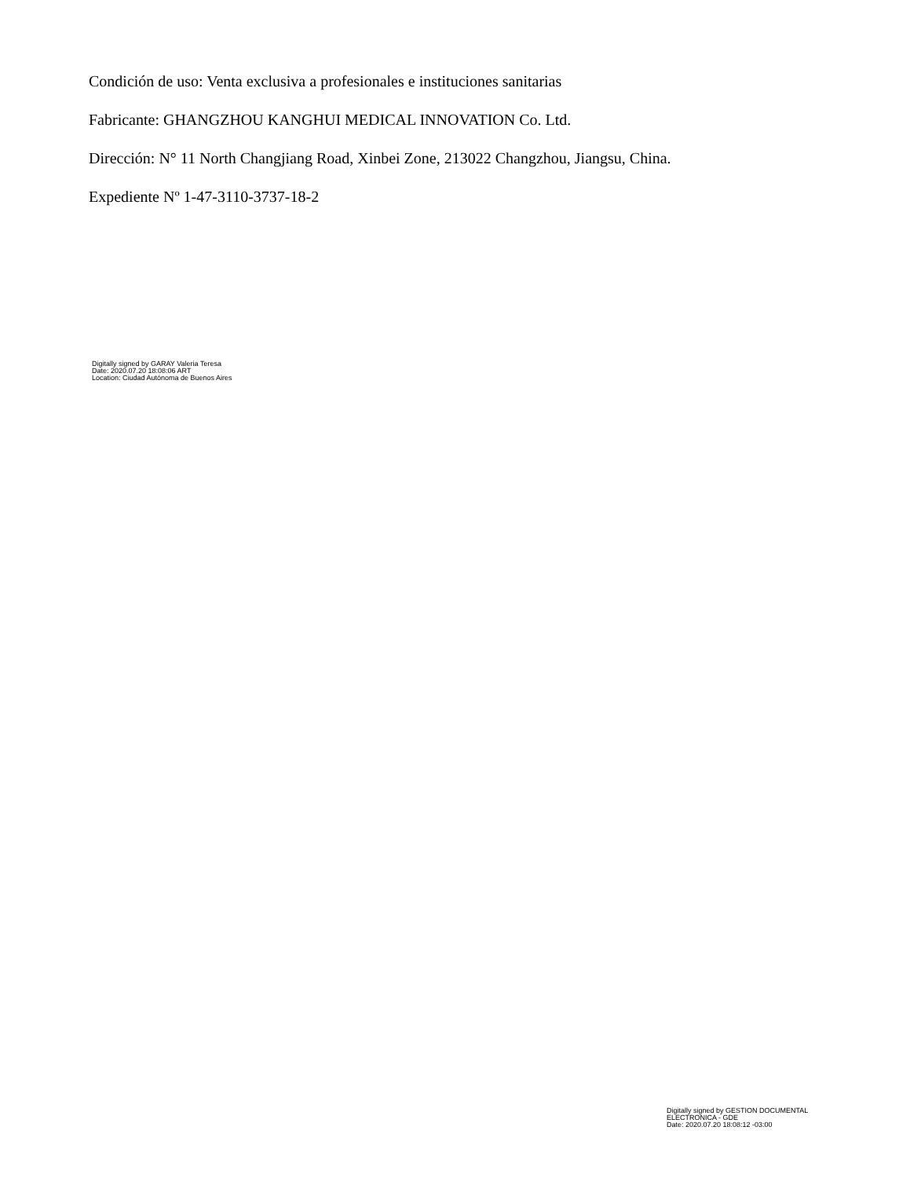Condición de uso: Venta exclusiva a profesionales e instituciones sanitarias
Fabricante: GHANGZHOU KANGHUI MEDICAL INNOVATION Co. Ltd.
Dirección: N° 11 North Changjiang Road, Xinbei Zone, 213022 Changzhou, Jiangsu, China.
Expediente Nº 1-47-3110-3737-18-2
Digitally signed by GARAY Valeria Teresa
Date: 2020.07.20 18:08:06 ART
Location: Ciudad Autónoma de Buenos Aires
Digitally signed by GESTION DOCUMENTAL
ELECTRONICA - GDE
Date: 2020.07.20 18:08:12 -03:00